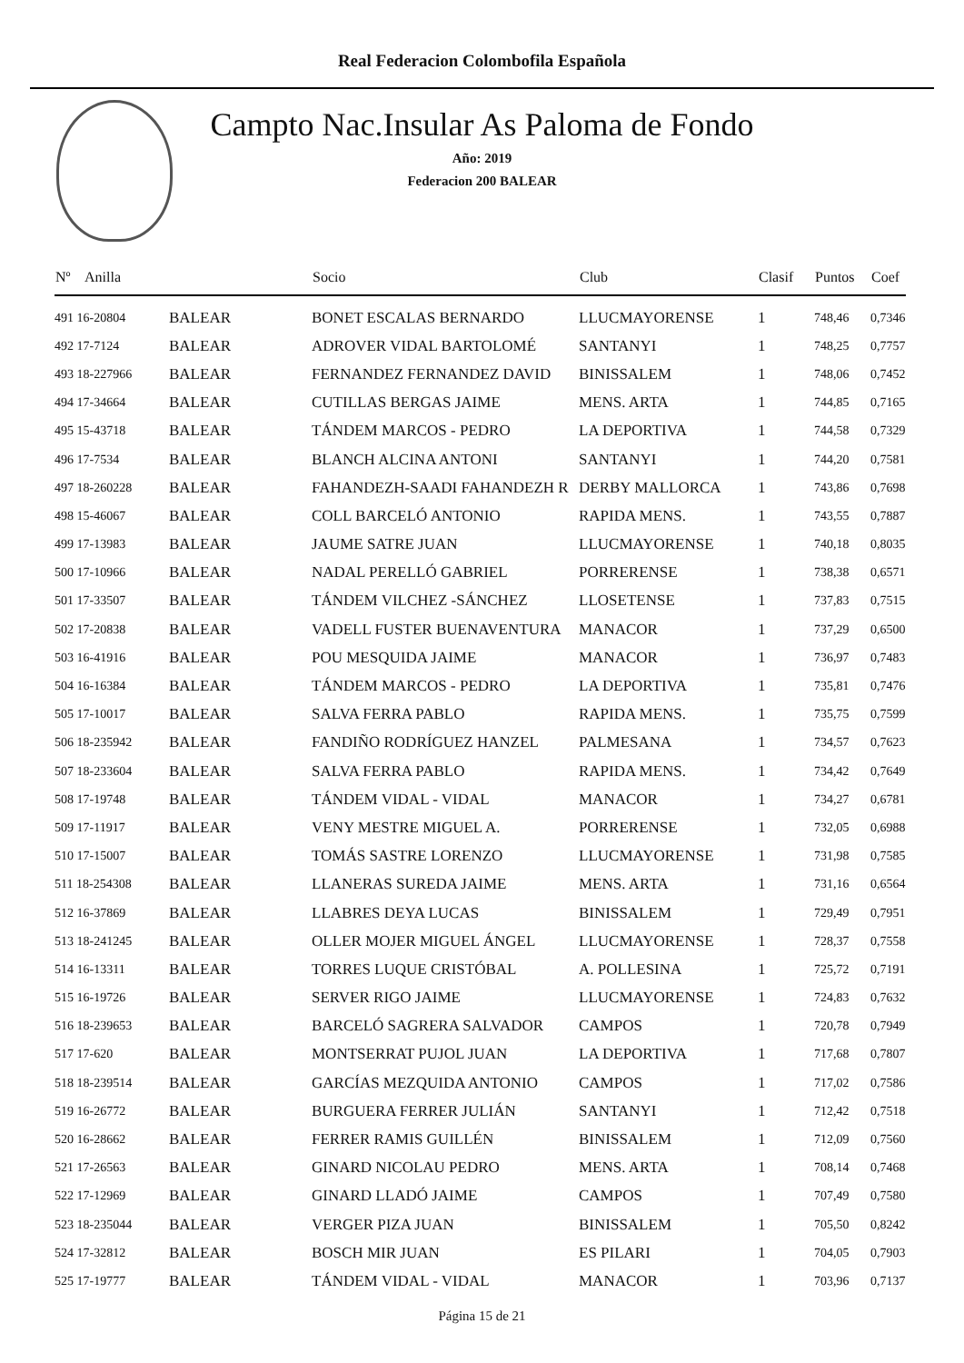Real Federacion Colombofila Española
Campto Nac.Insular As Paloma de Fondo
Año: 2019
Federacion 200 BALEAR
| Nº | Anilla | | Socio | Club | Clasif | Puntos | Coef |
| --- | --- | --- | --- | --- | --- | --- | --- |
| 491 16-20804 | | BALEAR | BONET ESCALAS BERNARDO | LLUCMAYORENSE | 1 | 748,46 | 0,7346 |
| 492 17-7124 | | BALEAR | ADROVER VIDAL BARTOLOMÉ | SANTANYI | 1 | 748,25 | 0,7757 |
| 493 18-227966 | | BALEAR | FERNANDEZ FERNANDEZ DAVID | BINISSALEM | 1 | 748,06 | 0,7452 |
| 494 17-34664 | | BALEAR | CUTILLAS BERGAS JAIME | MENS. ARTA | 1 | 744,85 | 0,7165 |
| 495 15-43718 | | BALEAR | TÁNDEM MARCOS - PEDRO | LA DEPORTIVA | 1 | 744,58 | 0,7329 |
| 496 17-7534 | | BALEAR | BLANCH ALCINA ANTONI | SANTANYI | 1 | 744,20 | 0,7581 |
| 497 18-260228 | | BALEAR | FAHANDEZH-SAADI FAHANDEZH R | DERBY MALLORCA | 1 | 743,86 | 0,7698 |
| 498 15-46067 | | BALEAR | COLL BARCELÓ ANTONIO | RAPIDA MENS. | 1 | 743,55 | 0,7887 |
| 499 17-13983 | | BALEAR | JAUME SATRE JUAN | LLUCMAYORENSE | 1 | 740,18 | 0,8035 |
| 500 17-10966 | | BALEAR | NADAL PERELLÓ GABRIEL | PORRERENSE | 1 | 738,38 | 0,6571 |
| 501 17-33507 | | BALEAR | TÁNDEM VILCHEZ -SÁNCHEZ | LLOSETENSE | 1 | 737,83 | 0,7515 |
| 502 17-20838 | | BALEAR | VADELL FUSTER BUENAVENTURA | MANACOR | 1 | 737,29 | 0,6500 |
| 503 16-41916 | | BALEAR | POU MESQUIDA JAIME | MANACOR | 1 | 736,97 | 0,7483 |
| 504 16-16384 | | BALEAR | TÁNDEM MARCOS - PEDRO | LA DEPORTIVA | 1 | 735,81 | 0,7476 |
| 505 17-10017 | | BALEAR | SALVA FERRA PABLO | RAPIDA MENS. | 1 | 735,75 | 0,7599 |
| 506 18-235942 | | BALEAR | FANDIÑO RODRÍGUEZ HANZEL | PALMESANA | 1 | 734,57 | 0,7623 |
| 507 18-233604 | | BALEAR | SALVA FERRA PABLO | RAPIDA MENS. | 1 | 734,42 | 0,7649 |
| 508 17-19748 | | BALEAR | TÁNDEM VIDAL - VIDAL | MANACOR | 1 | 734,27 | 0,6781 |
| 509 17-11917 | | BALEAR | VENY MESTRE MIGUEL A. | PORRERENSE | 1 | 732,05 | 0,6988 |
| 510 17-15007 | | BALEAR | TOMÁS SASTRE LORENZO | LLUCMAYORENSE | 1 | 731,98 | 0,7585 |
| 511 18-254308 | | BALEAR | LLANERAS SUREDA JAIME | MENS. ARTA | 1 | 731,16 | 0,6564 |
| 512 16-37869 | | BALEAR | LLABRES DEYA LUCAS | BINISSALEM | 1 | 729,49 | 0,7951 |
| 513 18-241245 | | BALEAR | OLLER MOJER MIGUEL ÁNGEL | LLUCMAYORENSE | 1 | 728,37 | 0,7558 |
| 514 16-13311 | | BALEAR | TORRES LUQUE CRISTÓBAL | A. POLLESINA | 1 | 725,72 | 0,7191 |
| 515 16-19726 | | BALEAR | SERVER RIGO JAIME | LLUCMAYORENSE | 1 | 724,83 | 0,7632 |
| 516 18-239653 | | BALEAR | BARCELÓ SAGRERA SALVADOR | CAMPOS | 1 | 720,78 | 0,7949 |
| 517 17-620 | | BALEAR | MONTSERRAT PUJOL JUAN | LA DEPORTIVA | 1 | 717,68 | 0,7807 |
| 518 18-239514 | | BALEAR | GARCÍAS MEZQUIDA ANTONIO | CAMPOS | 1 | 717,02 | 0,7586 |
| 519 16-26772 | | BALEAR | BURGUERA FERRER JULIÁN | SANTANYI | 1 | 712,42 | 0,7518 |
| 520 16-28662 | | BALEAR | FERRER RAMIS GUILLÉN | BINISSALEM | 1 | 712,09 | 0,7560 |
| 521 17-26563 | | BALEAR | GINARD NICOLAU PEDRO | MENS. ARTA | 1 | 708,14 | 0,7468 |
| 522 17-12969 | | BALEAR | GINARD LLADÓ JAIME | CAMPOS | 1 | 707,49 | 0,7580 |
| 523 18-235044 | | BALEAR | VERGER PIZA JUAN | BINISSALEM | 1 | 705,50 | 0,8242 |
| 524 17-32812 | | BALEAR | BOSCH MIR JUAN | ES PILARI | 1 | 704,05 | 0,7903 |
| 525 17-19777 | | BALEAR | TÁNDEM VIDAL - VIDAL | MANACOR | 1 | 703,96 | 0,7137 |
Página 15 de 21